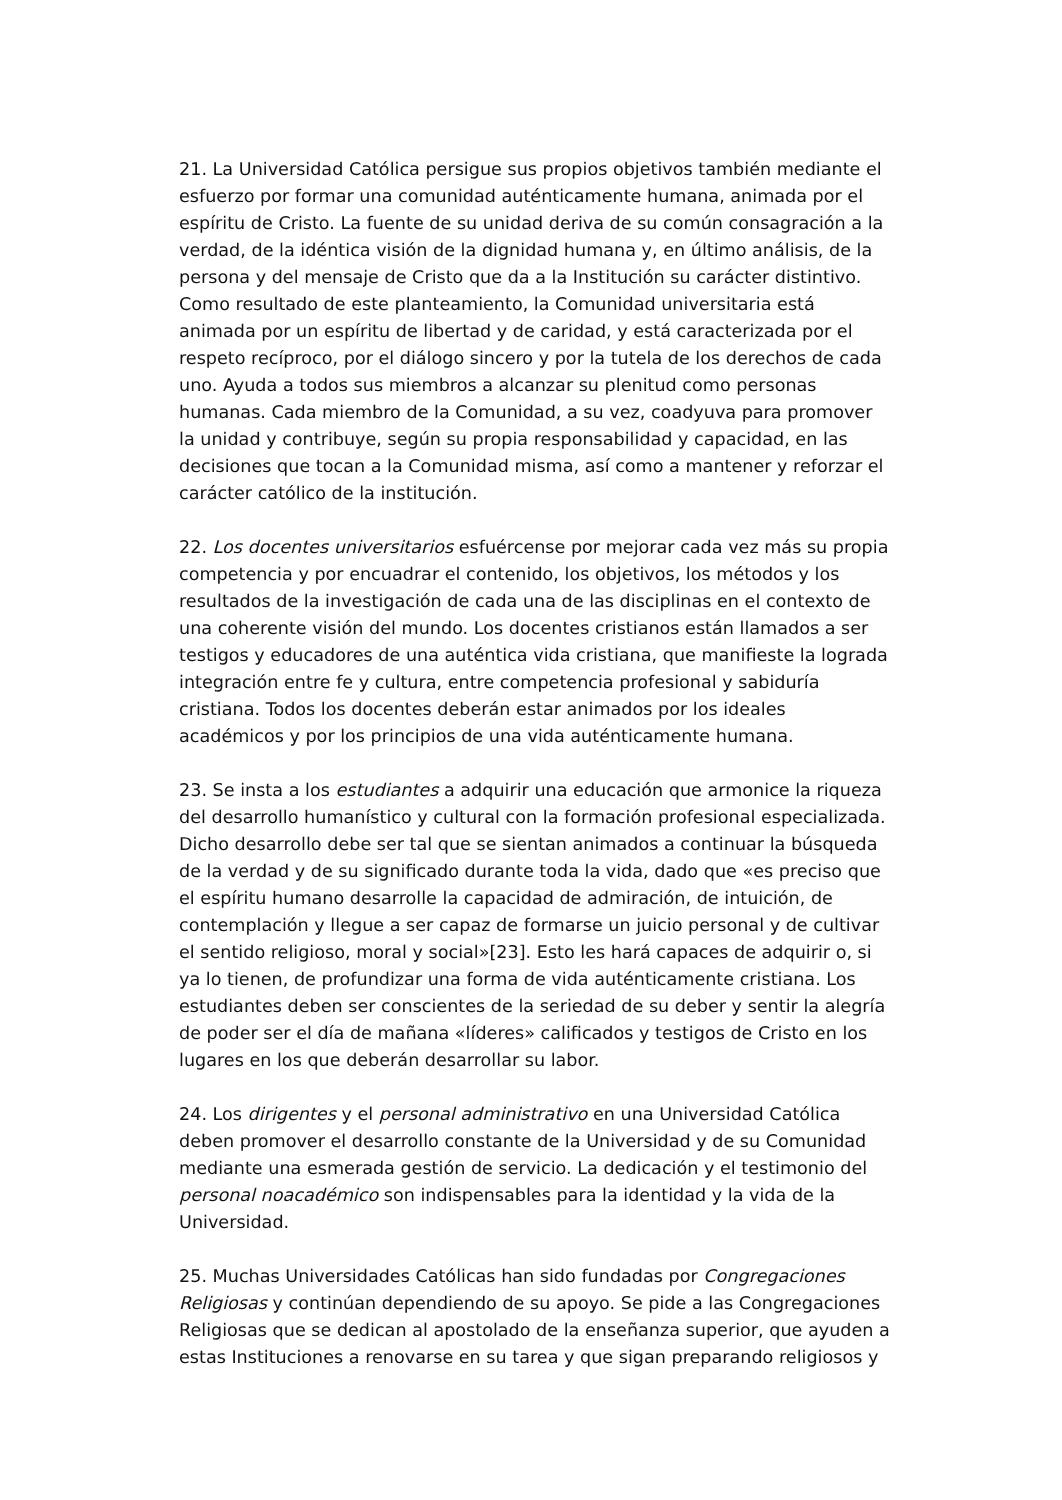21. La Universidad Católica persigue sus propios objetivos también mediante el esfuerzo por formar una comunidad auténticamente humana, animada por el espíritu de Cristo. La fuente de su unidad deriva de su común consagración a la verdad, de la idéntica visión de la dignidad humana y, en último análisis, de la persona y del mensaje de Cristo que da a la Institución su carácter distintivo. Como resultado de este planteamiento, la Comunidad universitaria está animada por un espíritu de libertad y de caridad, y está caracterizada por el respeto recíproco, por el diálogo sincero y por la tutela de los derechos de cada uno. Ayuda a todos sus miembros a alcanzar su plenitud como personas humanas. Cada miembro de la Comunidad, a su vez, coadyuva para promover la unidad y contribuye, según su propia responsabilidad y capacidad, en las decisiones que tocan a la Comunidad misma, así como a mantener y reforzar el carácter católico de la institución.
22. Los docentes universitarios esfuércense por mejorar cada vez más su propia competencia y por encuadrar el contenido, los objetivos, los métodos y los resultados de la investigación de cada una de las disciplinas en el contexto de una coherente visión del mundo. Los docentes cristianos están llamados a ser testigos y educadores de una auténtica vida cristiana, que manifieste la lograda integración entre fe y cultura, entre competencia profesional y sabiduría cristiana. Todos los docentes deberán estar animados por los ideales académicos y por los principios de una vida auténticamente humana.
23. Se insta a los estudiantes a adquirir una educación que armonice la riqueza del desarrollo humanístico y cultural con la formación profesional especializada. Dicho desarrollo debe ser tal que se sientan animados a continuar la búsqueda de la verdad y de su significado durante toda la vida, dado que «es preciso que el espíritu humano desarrolle la capacidad de admiración, de intuición, de contemplación y llegue a ser capaz de formarse un juicio personal y de cultivar el sentido religioso, moral y social»[23]. Esto les hará capaces de adquirir o, si ya lo tienen, de profundizar una forma de vida auténticamente cristiana. Los estudiantes deben ser conscientes de la seriedad de su deber y sentir la alegría de poder ser el día de mañana «líderes» calificados y testigos de Cristo en los lugares en los que deberán desarrollar su labor.
24. Los dirigentes y el personal administrativo en una Universidad Católica deben promover el desarrollo constante de la Universidad y de su Comunidad mediante una esmerada gestión de servicio. La dedicación y el testimonio del personal noacadémico son indispensables para la identidad y la vida de la Universidad.
25. Muchas Universidades Católicas han sido fundadas por Congregaciones Religiosas y continúan dependiendo de su apoyo. Se pide a las Congregaciones Religiosas que se dedican al apostolado de la enseñanza superior, que ayuden a estas Instituciones a renovarse en su tarea y que sigan preparando religiosos y